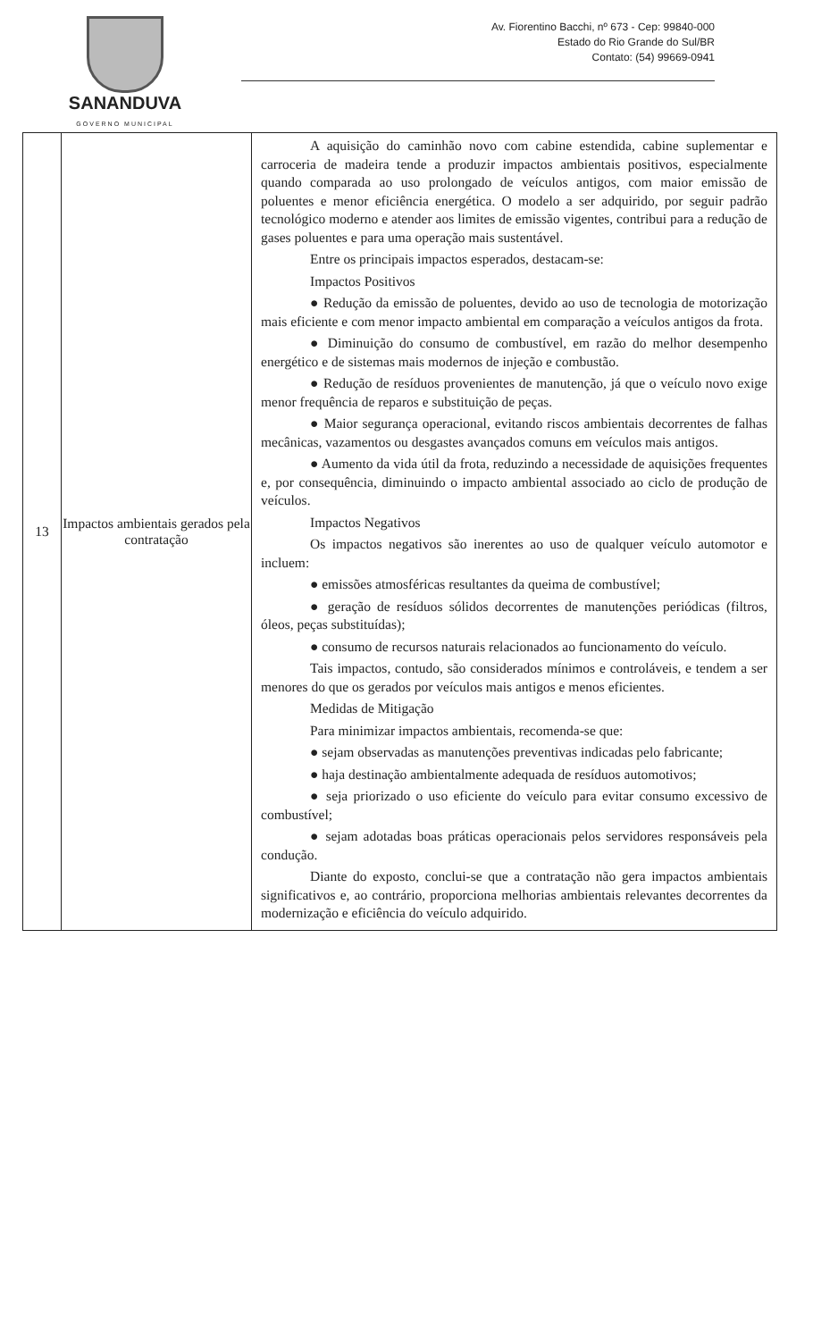SANANDUVA
GOVERNO MUNICIPAL
Av. Fiorentino Bacchi, nº 673 - Cep: 99840-000
Estado do Rio Grande do Sul/BR
Contato: (54) 99669-0941
| 13 | Impactos ambientais gerados pela contratação | A aquisição do caminhão novo com cabine estendida, cabine suplementar e carroceria de madeira tende a produzir impactos ambientais positivos, especialmente quando comparada ao uso prolongado de veículos antigos, com maior emissão de poluentes e menor eficiência energética. O modelo a ser adquirido, por seguir padrão tecnológico moderno e atender aos limites de emissão vigentes, contribui para a redução de gases poluentes e para uma operação mais sustentável. Entre os principais impactos esperados, destacam-se: Impactos Positivos ● Redução da emissão de poluentes, devido ao uso de tecnologia de motorização mais eficiente e com menor impacto ambiental em comparação a veículos antigos da frota. ● Diminuição do consumo de combustível, em razão do melhor desempenho energético e de sistemas mais modernos de injeção e combustão. ● Redução de resíduos provenientes de manutenção, já que o veículo novo exige menor frequência de reparos e substituição de peças. ● Maior segurança operacional, evitando riscos ambientais decorrentes de falhas mecânicas, vazamentos ou desgastes avançados comuns em veículos mais antigos. ● Aumento da vida útil da frota, reduzindo a necessidade de aquisições frequentes e, por consequência, diminuindo o impacto ambiental associado ao ciclo de produção de veículos. Impactos Negativos Os impactos negativos são inerentes ao uso de qualquer veículo automotor e incluem: ● emissões atmosféricas resultantes da queima de combustível; ● geração de resíduos sólidos decorrentes de manutenções periódicas (filtros, óleos, peças substituídas); ● consumo de recursos naturais relacionados ao funcionamento do veículo. Tais impactos, contudo, são considerados mínimos e controláveis, e tendem a ser menores do que os gerados por veículos mais antigos e menos eficientes. Medidas de Mitigação Para minimizar impactos ambientais, recomenda-se que: ● sejam observadas as manutenções preventivas indicadas pelo fabricante; ● haja destinação ambientalmente adequada de resíduos automotivos; ● seja priorizado o uso eficiente do veículo para evitar consumo excessivo de combustível; ● sejam adotadas boas práticas operacionais pelos servidores responsáveis pela condução. Diante do exposto, conclui-se que a contratação não gera impactos ambientais significativos e, ao contrário, proporciona melhorias ambientais relevantes decorrentes da modernização e eficiência do veículo adquirido. |